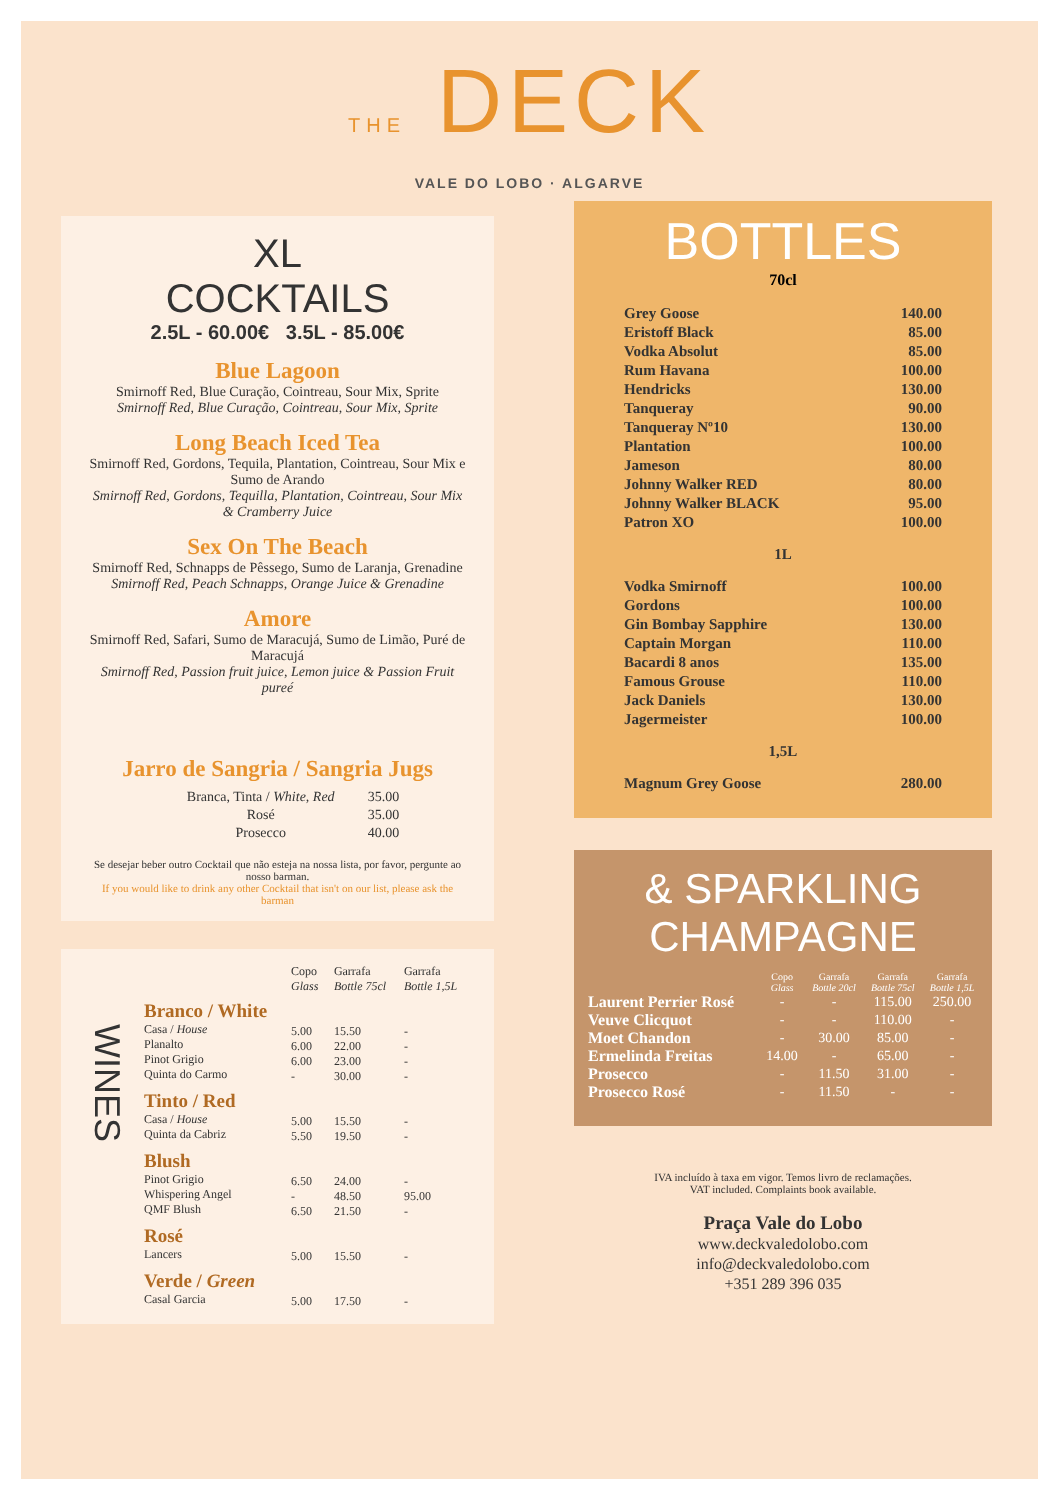THE DECK
VALE DO LOBO · ALGARVE
XL
COCKTAILS
2.5L - 60.00€ 3.5L - 85.00€
Blue Lagoon
Smirnoff Red, Blue Curação, Cointreau, Sour Mix, Sprite
Smirnoff Red, Blue Curação, Cointreau, Sour Mix, Sprite
Long Beach Iced Tea
Smirnoff Red, Gordons, Tequila, Plantation, Cointreau, Sour Mix e Sumo de Arando
Smirnoff Red, Gordons, Tequilla, Plantation, Cointreau, Sour Mix & Cramberry Juice
Sex On The Beach
Smirnoff Red, Schnapps de Pêssego, Sumo de Laranja, Grenadine
Smirnoff Red, Peach Schnapps, Orange Juice & Grenadine
Amore
Smirnoff Red, Safari, Sumo de Maracujá, Sumo de Limão, Puré de Maracujá
Smirnoff Red, Passion fruit juice, Lemon juice & Passion Fruit pureé
Jarro de Sangria / Sangria Jugs
| Branca, Tinta / White, Red | 35.00 |
| Rosé | 35.00 |
| Prosecco | 40.00 |
Se desejar beber outro Cocktail que não esteja na nossa lista, por favor, pergunte ao nosso barman.
If you would like to drink any other Cocktail that isn't on our list, please ask the barman
WINES
| | Copo Glass | Garrafa Bottle 75cl | Garrafa Bottle 1,5L |
| Branco / White Casa / House Planalto Pinot Grigio Quinta do Carmo | 5.00 6.00 6.00 - | 15.50 22.00 23.00 30.00 | - - - - |
| Tinto / Red Casa / House Quinta da Cabriz | 5.00 5.50 | 15.50 19.50 | - - |
| Blush Pinot Grigio Whispering Angel QMF Blush | 6.50 - 6.50 | 24.00 48.50 21.50 | - 95.00 - |
| Rosé Lancers | 5.00 | 15.50 | - |
| Verde / Green Casal Garcia | 5.00 | 17.50 | - |
BOTTLES
70cl
| Grey Goose | 140.00 |
| Eristoff Black | 85.00 |
| Vodka Absolut | 85.00 |
| Rum Havana | 100.00 |
| Hendricks | 130.00 |
| Tanqueray | 90.00 |
| Tanqueray Nº10 | 130.00 |
| Plantation | 100.00 |
| Jameson | 80.00 |
| Johnny Walker RED | 80.00 |
| Johnny Walker BLACK | 95.00 |
| Patron XO | 100.00 |
| 1L | |
| Vodka Smirnoff | 100.00 |
| Gordons | 100.00 |
| Gin Bombay Sapphire | 130.00 |
| Captain Morgan | 110.00 |
| Bacardi 8 anos | 135.00 |
| Famous Grouse | 110.00 |
| Jack Daniels | 130.00 |
| Jagermeister | 100.00 |
| 1,5L | |
| Magnum Grey Goose | 280.00 |
& SPARKLING
CHAMPAGNE
| | Copo Glass | Garrafa Bottle 20cl | Garrafa Bottle 75cl | Garrafa Bottle 1,5L |
| Laurent Perrier Rosé | - | - | 115.00 | 250.00 |
| Veuve Clicquot | - | - | 110.00 | - |
| Moet Chandon | - | 30.00 | 85.00 | - |
| Ermelinda Freitas | 14.00 | - | 65.00 | - |
| Prosecco | - | 11.50 | 31.00 | - |
| Prosecco Rosé | - | 11.50 | - | - |
IVA incluído à taxa em vigor. Temos livro de reclamações.
VAT included. Complaints book available.
Praça Vale do Lobo
www.deckvaledolobo.com
info@deckvaledolobo.com
+351 289 396 035